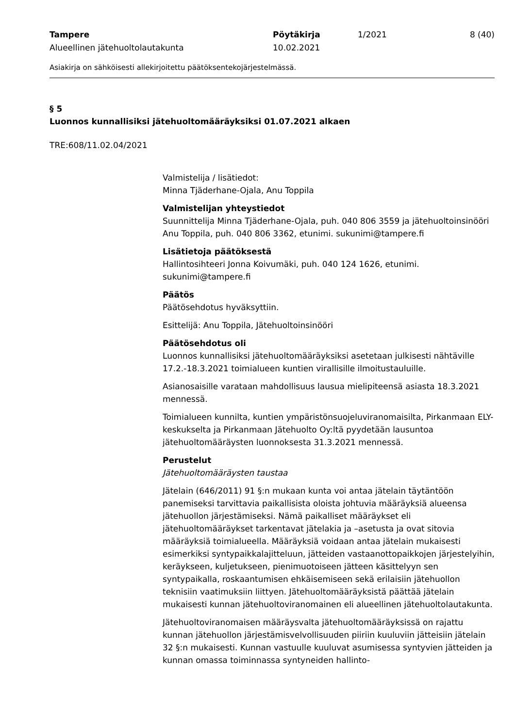Tampere
Alueellinen jätehuoltolautakunta
Pöytäkirja
10.02.2021
1/2021 8 (40)
Asiakirja on sähköisesti allekirjoitettu päätöksentekojärjestelmässä.
§ 5
Luonnos kunnallisiksi jätehuoltomääräyksiksi 01.07.2021 alkaen
TRE:608/11.02.04/2021
Valmistelija / lisätiedot:
Minna Tjäderhane-Ojala, Anu Toppila
Valmistelijan yhteystiedot
Suunnittelija Minna Tjäderhane-Ojala, puh. 040 806 3559 ja jätehuoltoinsinööri Anu Toppila, puh. 040 806 3362, etunimi. sukunimi@tampere.fi
Lisätietoja päätöksestä
Hallintosihteeri Jonna Koivumäki, puh. 040 124 1626, etunimi. sukunimi@tampere.fi
Päätös
Päätösehdotus hyväksyttiin.
Esittelijä: Anu Toppila, Jätehuoltoinsinööri
Päätösehdotus oli
Luonnos kunnallisiksi jätehuoltomääräyksiksi asetetaan julkisesti nähtäville 17.2.-18.3.2021 toimialueen kuntien virallisille ilmoitustauluille.
Asianosaisille varataan mahdollisuus lausua mielipiteensä asiasta 18.3.2021 mennessä.
Toimialueen kunnilta, kuntien ympäristönsuojeluviranomaisilta, Pirkanmaan ELY-keskukselta ja Pirkanmaan Jätehuolto Oy:ltä pyydetään lausuntoa jätehuoltomääräysten luonnoksesta 31.3.2021 mennessä.
Perustelut
Jätehuoltomääräysten taustaa
Jätelain (646/2011) 91 §:n mukaan kunta voi antaa jätelain täytäntöön panemiseksi tarvittavia paikallisista oloista johtuvia määräyksiä alueensa jätehuollon järjestämiseksi. Nämä paikalliset määräykset eli jätehuoltomääräykset tarkentavat jätelakia ja –asetusta ja ovat sitovia määräyksiä toimialueella. Määräyksiä voidaan antaa jätelain mukaisesti esimerkiksi syntypaikkalajitteluun, jätteiden vastaanottopaikkojen järjestelyihin, keräykseen, kuljetukseen, pienimuotoiseen jätteen käsittelyyn sen syntypaikalla, roskaantumisen ehkäisemiseen sekä erilaisiin jätehuollon teknisiin vaatimuksiin liittyen. Jätehuoltomääräyksistä päättää jätelain mukaisesti kunnan jätehuoltoviranomainen eli alueellinen jätehuoltolautakunta.
Jätehuoltoviranomaisen määräysvalta jätehuoltomääräyksissä on rajattu kunnan jätehuollon järjestämisvelvollisuuden piiriin kuuluviin jätteisiin jätelain 32 §:n mukaisesti. Kunnan vastuulle kuuluvat asumisessa syntyvien jätteiden ja kunnan omassa toiminnassa syntyneiden hallinto-